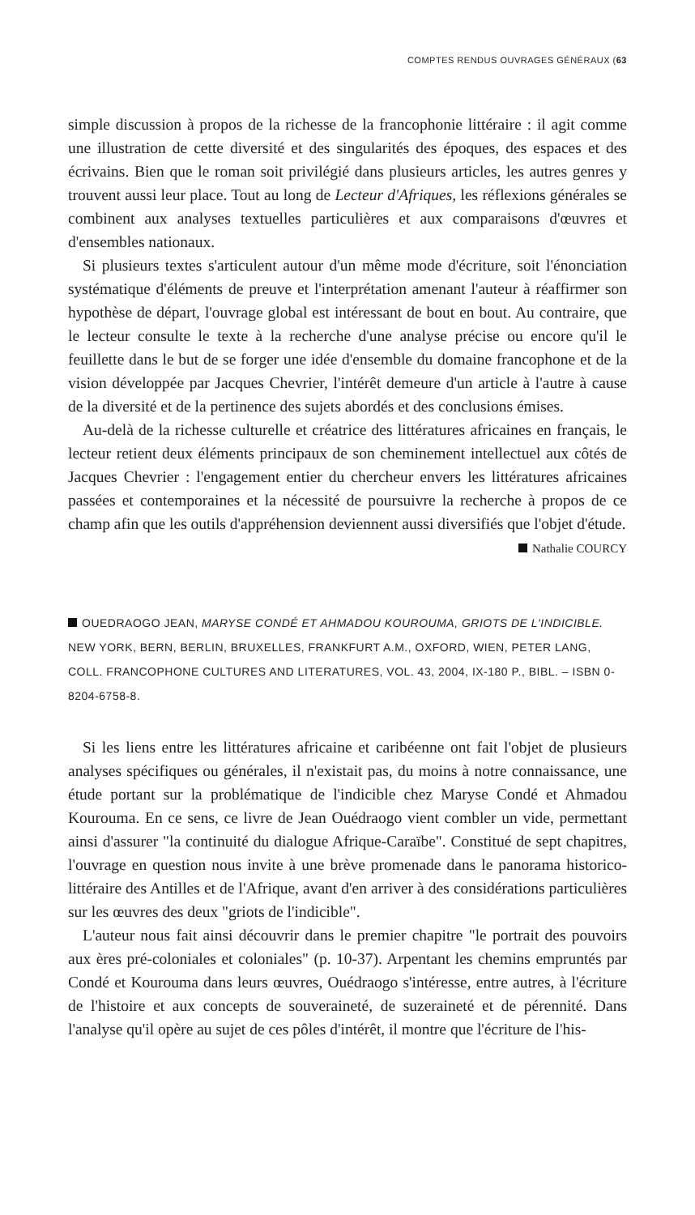COMPTES RENDUS OUVRAGES GÉNÉRAUX (63
simple discussion à propos de la richesse de la francophonie littéraire : il agit comme une illustration de cette diversité et des singularités des époques, des espaces et des écrivains. Bien que le roman soit privilégié dans plusieurs articles, les autres genres y trouvent aussi leur place. Tout au long de Lecteur d'Afriques, les réflexions générales se combinent aux analyses textuelles particulières et aux comparaisons d'œuvres et d'ensembles nationaux.
Si plusieurs textes s'articulent autour d'un même mode d'écriture, soit l'énonciation systématique d'éléments de preuve et l'interprétation amenant l'auteur à réaffirmer son hypothèse de départ, l'ouvrage global est intéressant de bout en bout. Au contraire, que le lecteur consulte le texte à la recherche d'une analyse précise ou encore qu'il le feuillette dans le but de se forger une idée d'ensemble du domaine francophone et de la vision développée par Jacques Chevrier, l'intérêt demeure d'un article à l'autre à cause de la diversité et de la pertinence des sujets abordés et des conclusions émises.
Au-delà de la richesse culturelle et créatrice des littératures africaines en français, le lecteur retient deux éléments principaux de son cheminement intellectuel aux côtés de Jacques Chevrier : l'engagement entier du chercheur envers les littératures africaines passées et contemporaines et la nécessité de poursuivre la recherche à propos de ce champ afin que les outils d'appréhension deviennent aussi diversifiés que l'objet d'étude.
Nathalie COURCY
OUEDRAOGO JEAN, MARYSE CONDÉ ET AHMADOU KOUROUMA, GRIOTS DE L'INDICIBLE. NEW YORK, BERN, BERLIN, BRUXELLES, FRANKFURT A.M., OXFORD, WIEN, PETER LANG, COLL. FRANCOPHONE CULTURES AND LITERATURES, VOL. 43, 2004, IX-180 P., BIBL. – ISBN 0-8204-6758-8.
Si les liens entre les littératures africaine et caribéenne ont fait l'objet de plusieurs analyses spécifiques ou générales, il n'existait pas, du moins à notre connaissance, une étude portant sur la problématique de l'indicible chez Maryse Condé et Ahmadou Kourouma. En ce sens, ce livre de Jean Ouédraogo vient combler un vide, permettant ainsi d'assurer "la continuité du dialogue Afrique-Caraïbe". Constitué de sept chapitres, l'ouvrage en question nous invite à une brève promenade dans le panorama historico-littéraire des Antilles et de l'Afrique, avant d'en arriver à des considérations particulières sur les œuvres des deux "griots de l'indicible".
L'auteur nous fait ainsi découvrir dans le premier chapitre "le portrait des pouvoirs aux ères pré-coloniales et coloniales" (p. 10-37). Arpentant les chemins empruntés par Condé et Kourouma dans leurs œuvres, Ouédraogo s'intéresse, entre autres, à l'écriture de l'histoire et aux concepts de souveraineté, de suzeraineté et de pérennité. Dans l'analyse qu'il opère au sujet de ces pôles d'intérêt, il montre que l'écriture de l'his-